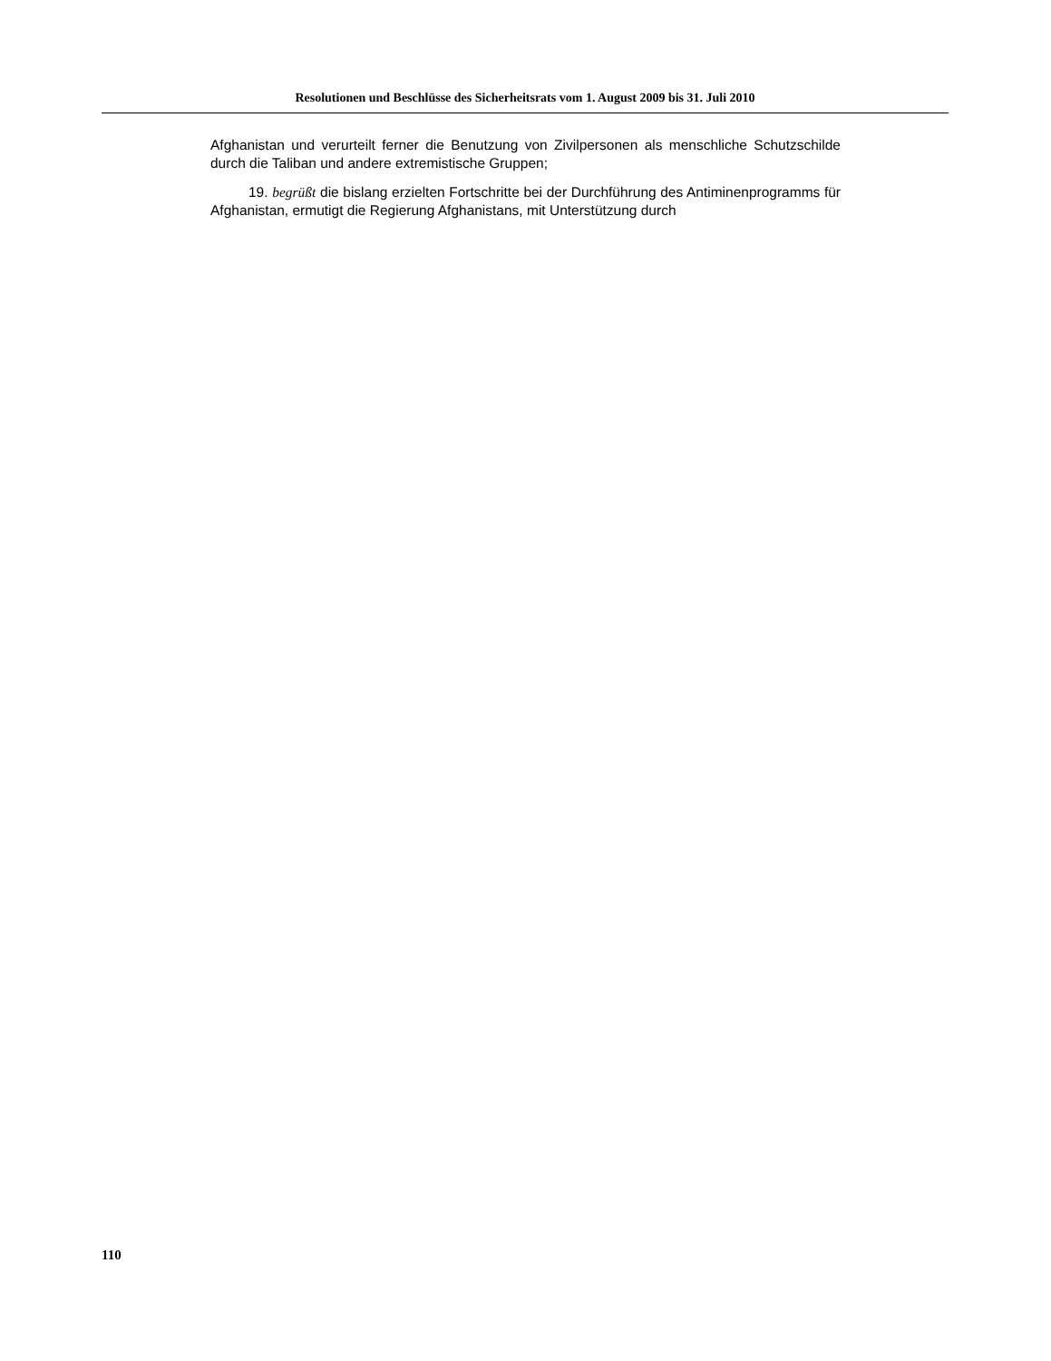Resolutionen und Beschlüsse des Sicherheitsrats vom 1. August 2009 bis 31. Juli 2010
Afghanistan und verurteilt ferner die Benutzung von Zivilpersonen als menschliche Schutzschilde durch die Taliban und andere extremistische Gruppen;
19. begrüßt die bislang erzielten Fortschritte bei der Durchführung des Antiminen­programms für Afghanistan, ermutigt die Regierung Afghanistans, mit Unterstützung durch
110